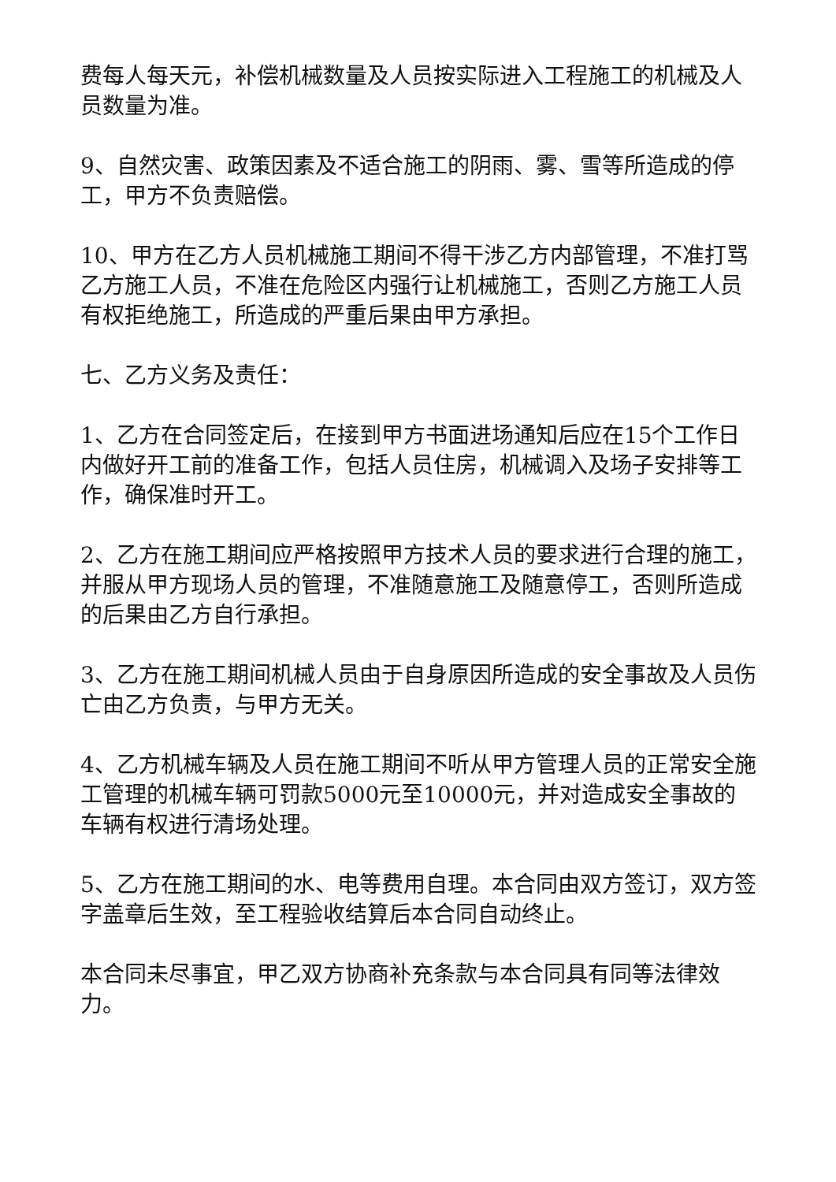费每人每天元，补偿机械数量及人员按实际进入工程施工的机械及人员数量为准。
9、自然灾害、政策因素及不适合施工的阴雨、雾、雪等所造成的停工，甲方不负责赔偿。
10、甲方在乙方人员机械施工期间不得干涉乙方内部管理，不准打骂乙方施工人员，不准在危险区内强行让机械施工，否则乙方施工人员有权拒绝施工，所造成的严重后果由甲方承担。
七、乙方义务及责任：
1、乙方在合同签定后，在接到甲方书面进场通知后应在15个工作日内做好开工前的准备工作，包括人员住房，机械调入及场子安排等工作，确保准时开工。
2、乙方在施工期间应严格按照甲方技术人员的要求进行合理的施工，并服从甲方现场人员的管理，不准随意施工及随意停工，否则所造成的后果由乙方自行承担。
3、乙方在施工期间机械人员由于自身原因所造成的安全事故及人员伤亡由乙方负责，与甲方无关。
4、乙方机械车辆及人员在施工期间不听从甲方管理人员的正常安全施工管理的机械车辆可罚款5000元至10000元，并对造成安全事故的车辆有权进行清场处理。
5、乙方在施工期间的水、电等费用自理。本合同由双方签订，双方签字盖章后生效，至工程验收结算后本合同自动终止。
本合同未尽事宜，甲乙双方协商补充条款与本合同具有同等法律效力。